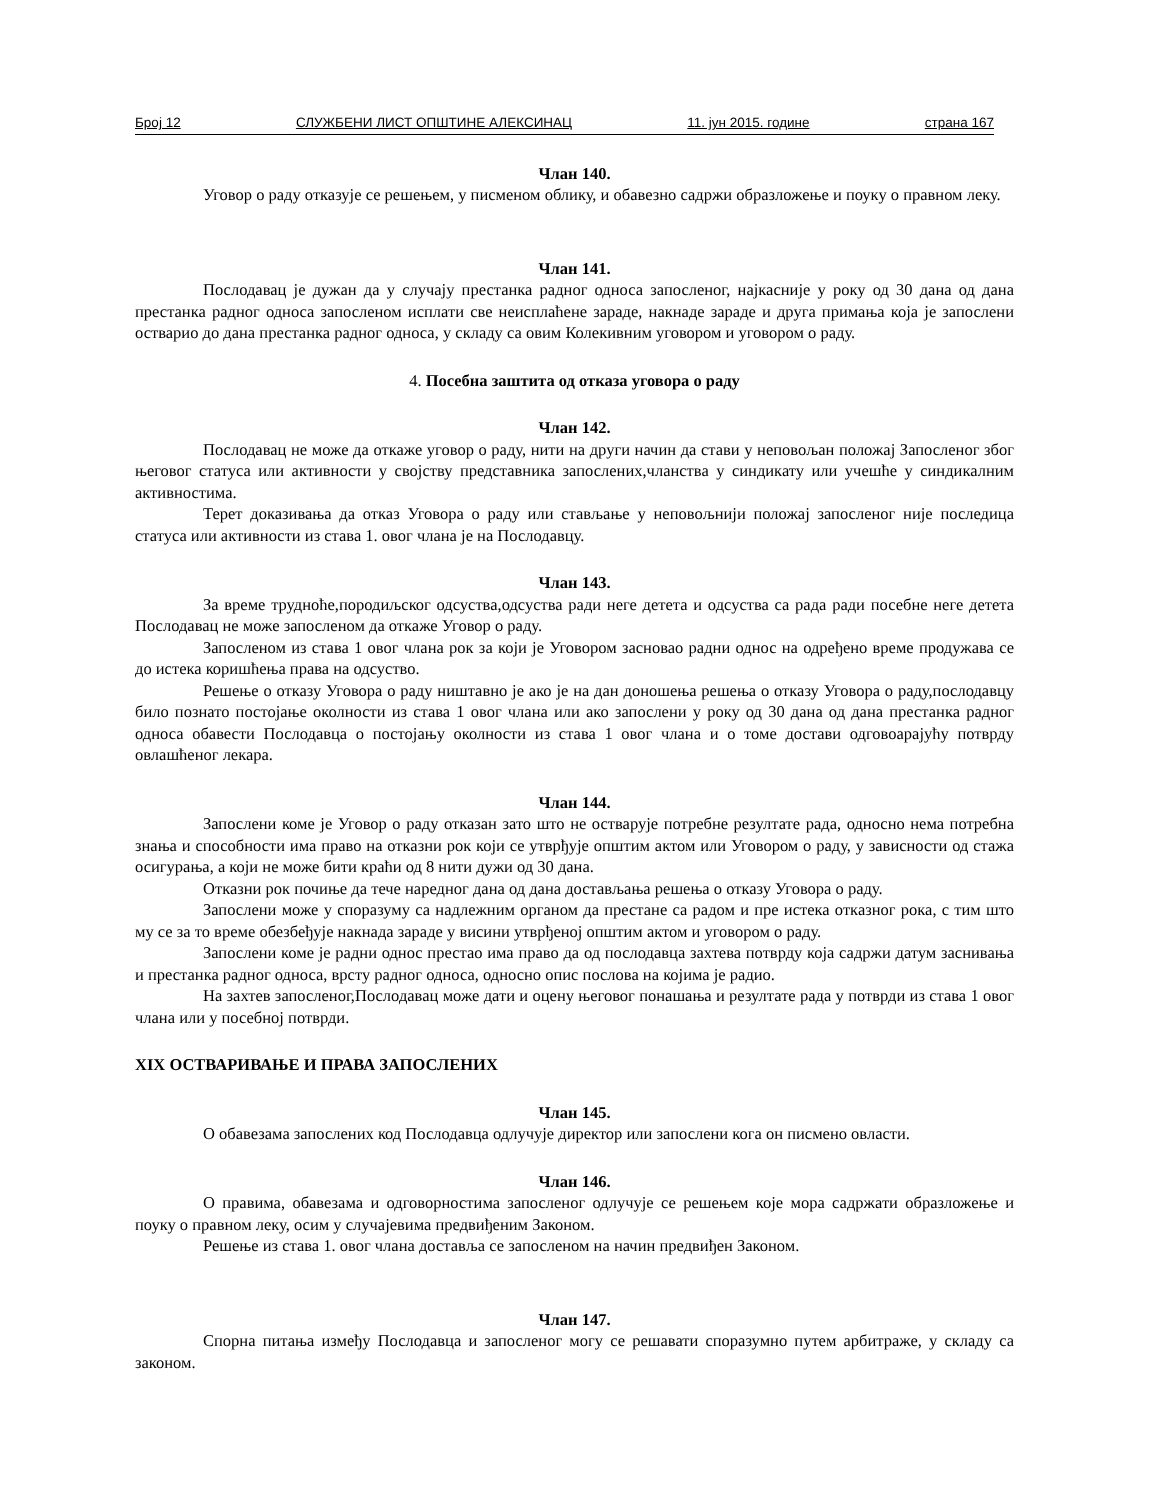Број 12 СЛУЖБЕНИ ЛИСТ ОПШТИНЕ АЛЕКСИНАЦ 11. јун 2015. године страна 167
Члан 140.
Уговор о раду отказује се решењем, у писменом облику, и обавезно садржи образложење и поуку о правном леку.
Члан 141.
Послодавац је дужан да у случају престанка радног односа запосленог, најкасније у року од 30 дана од дана престанка радног односа запосленом исплати све неисплаћене зараде, накнаде зараде и друга примања која је запослени остварио до дана престанка радног односа, у складу са овим Колекивним уговором и уговором о раду.
4. Посебна заштита од отказа уговора о раду
Члан 142.
Послодавац не може да откаже уговор о раду, нити на други начин да стави у неповољан положај Запосленог због његовог статуса или активности у својству представника запослених,чланства у синдикату или учешће у синдикалним активностима.
Терет доказивања да отказ Уговора о раду или стављање у неповољнији положај запосленог није последица статуса или активности из става 1. овог члана је на Послодавцу.
Члан 143.
За време трудноће,породиљског одсуства,одсуства ради неге детета и одсуства са рада ради посебне неге детета Послодавац не може запосленом да откаже Уговор о раду.
Запосленом из става 1 овог члана рок за који је Уговором засновао радни однос на одређено време продужава се до истека коришћења права на одсуство.
Решење о отказу Уговора о раду ништавно је ако је на дан доношења решења о отказу Уговора о раду,послодавцу било познато постојање околности из става 1 овог члана или ако запослени у року од 30 дана од дана престанка радног односа обавести Послодавца о постојању околности из става 1 овог члана и о томе достави одговоарајућу потврду овлашћеног лекара.
Члан 144.
Запослени коме је Уговор о раду отказан зато што не остварује потребне резултате рада, односно нема потребна знања и способности има право на отказни рок који се утврђује општим актом или Уговором о раду, у зависности од стажа осигурања, а који не може бити краћи од 8 нити дужи од 30 дана.
Отказни рок почиње да тече наредног дана од дана достављања решења о отказу Уговора о раду.
Запослени може у споразуму са надлежним органом да престане са радом и пре истека отказног рока, с тим што му се за то време обезбеђује накнада зараде у висини утврђеној општим актом и уговором о раду.
Запослени коме је радни однос престао има право да од послодавца захтева потврду која садржи датум заснивања и престанка радног односа, врсту радног односа, односно опис послова на којима је радио.
На захтев запосленог,Послодавац може дати и оцену његовог понашања и резултате рада у потврди из става 1 овог члана или у посебној потврди.
XIX ОСТВАРИВАЊЕ И ПРАВА ЗАПОСЛЕНИХ
Члан 145.
О обавезама запослених код Послодавца одлучује директор или запослени кога он писмено овласти.
Члан 146.
О правима, обавезама и одговорностима запосленог одлучује се решењем које мора садржати образложење и поуку о правном леку, осим у случајевима предвиђеним Законом.
Решење из става 1. овог члана доставља се запосленом на начин предвиђен Законом.
Члан 147.
Спорна питања између Послодавца и запосленог могу се решавати споразумно путем арбитраже, у складу са законом.